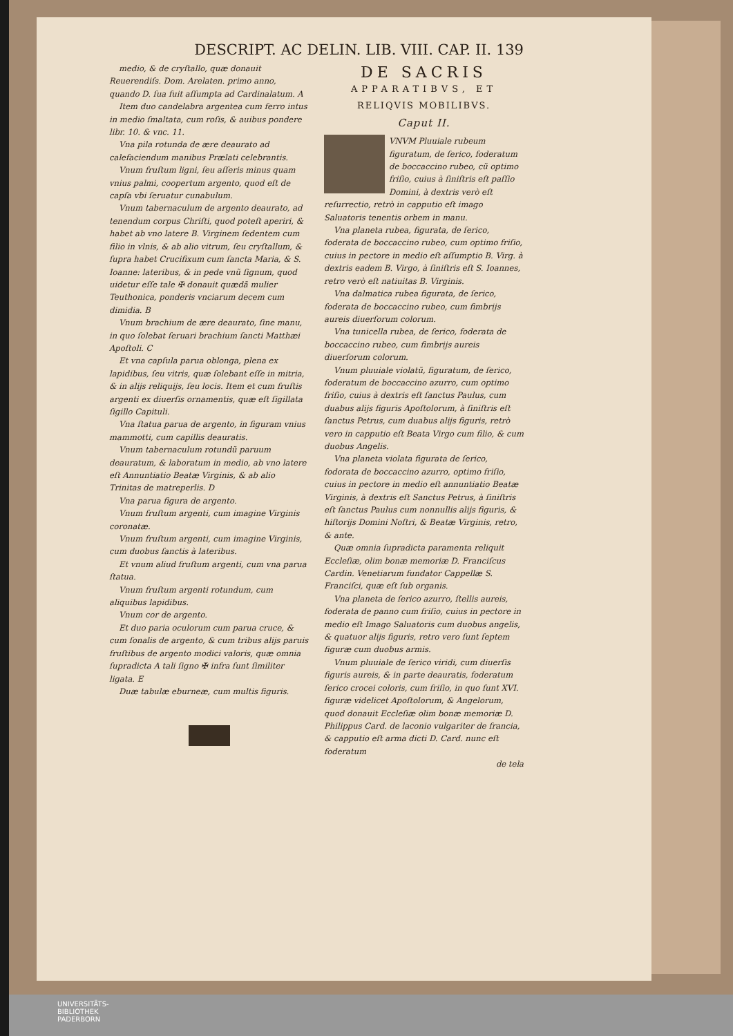DESCRIPT. AC DELIN. LIB. VIII. CAP. II. 139
medio, & de cryſtallo, quæ donauit Reuerendiſs. Dom. Arelaten. primo anno, quando D. ſua fuit aſſumpta ad Cardinalatum. A
Item duo candelabra argentea cum ferro intus in medio ſmaltata, cum roſis, & auibus pondere libr. 10. & vnc. 11.
Vna pila rotunda de ære deaurato ad calefaciendum manibus Prælati celebrantis.
Vnum fruſtum ligni, ſeu aſſeris minus quam vnius palmi, coopertum argento, quod eſt de capſa vbi ſeruatur cunabulum.
Vnum tabernaculum de argento deaurato, ad tenendum corpus Chriſti, quod poteſt aperiri, & habet ab vno latere B. Virginem ſedentem cum filio in vlnis, & ab alio vitrum, ſeu cryſtallum, & ſupra habet Crucifixum cum ſancta Maria, & S. Ioanne: lateribus, & in pede vnũ ſignum, quod uidetur eſſe tale ✠ donauit quædã mulier Teuthonica, ponderis vnciarum decem cum dimidia. B
Vnum brachium de ære deaurato, ſine manu, in quo ſolebat ſeruari brachium ſancti Matthæi Apoſtoli. C
Et vna capſula parua oblonga, plena ex lapidibus, ſeu vitris, quæ ſolebant eſſe in mitria, & in alijs reliquijs, ſeu locis. Item et cum fruſtis argenti ex diuerſis ornamentis, quæ eſt ſigillata ſigillo Capituli.
Vna ſtatua parua de argento, in figuram vnius mammotti, cum capillis deauratis.
Vnum tabernaculum rotundũ paruum deauratum, & laboratum in medio, ab vno latere eſt Annuntiatio Beatæ Virginis, & ab alio Trinitas de matreperlis. D
Vna parua figura de argento.
Vnum fruſtum argenti, cum imagine Virginis coronatæ.
Vnum fruſtum argenti, cum imagine Virginis, cum duobus ſanctis à lateribus.
Et vnum aliud fruſtum argenti, cum vna parua ſtatua.
Vnum fruſtum argenti rotundum, cum aliquibus lapidibus.
Vnum cor de argento.
Et duo paria oculorum cum parua cruce, & cum ſonalis de argento, & cum tribus alijs paruis fruſtibus de argento modici valoris, quæ omnia ſupradicta A tali ſigno ✠ infra ſunt ſimiliter ligata. E
Duæ tabulæ eburneæ, cum multis figuris.
DE SACRIS
APPARATIBVS, ET
RELIQVIS MOBILIBVS.
Caput II.
VNVM Pluuiale rubeum figuratum, de ſerico, foderatum de boccaccino rubeo, cũ optimo friſio, cuius à ſiniſtris eſt paſſio Domini, à dextris verò eſt reſurrectio, retrò in capputio eſt imago Saluatoris tenentis orbem in manu.
Vna planeta rubea, figurata, de ſerico, foderata de boccaccino rubeo, cum optimo friſio, cuius in pectore in medio eſt aſſumptio B. Virg. à dextris eadem B. Virgo, à ſiniſtris eſt S. Ioannes, retro verò eſt natiuitas B. Virginis.
Vna dalmatica rubea figurata, de ſerico, foderata de boccaccino rubeo, cum fimbrijs aureis diuerſorum colorum.
Vna tunicella rubea, de ſerico, foderata de boccaccino rubeo, cum fimbrijs aureis diuerſorum colorum.
Vnum pluuiale violatũ, figuratum, de ſerico, foderatum de boccaccino azurro, cum optimo friſio, cuius à dextris eſt ſanctus Paulus, cum duabus alijs figuris Apoſtolorum, à ſiniſtris eſt ſanctus Petrus, cum duabus alijs figuris, retrò vero in capputio eſt Beata Virgo cum filio, & cum duobus Angelis.
Vna planeta violata figurata de ſerico, fodorata de boccaccino azurro, optimo friſio, cuius in pectore in medio eſt annuntiatio Beatæ Virginis, à dextris eſt Sanctus Petrus, à ſiniſtris eſt ſanctus Paulus cum nonnullis alijs figuris, & hiſtorijs Domini Noſtri, & Beatæ Virginis, retro, & ante.
Quæ omnia ſupradicta paramenta reliquit Eccleſiæ, olim bonæ memoriæ D. Franciſcus Cardin. Venetiarum fundator Cappellæ S. Franciſci, quæ eſt ſub organis.
Vna planeta de ſerico azurro, ſtellis aureis, foderata de panno cum friſio, cuius in pectore in medio eſt Imago Saluatoris cum duobus angelis, & quatuor alijs figuris, retro vero ſunt ſeptem figuræ cum duobus armis.
Vnum pluuiale de ſerico viridi, cum diuerſis figuris aureis, & in parte deauratis, foderatum ſerico crocei coloris, cum friſio, in quo ſunt XVI. figuræ videlicet Apoſtolorum, & Angelorum, quod donauit Eccleſiæ olim bonæ memoriæ D. Philippus Card. de laconio vulgariter de francia, & capputio eſt arma dicti D. Card. nunc eſt foderatum
de tela
UNIVERSITÄTS-
BIBLIOTHEK
PADERBORN